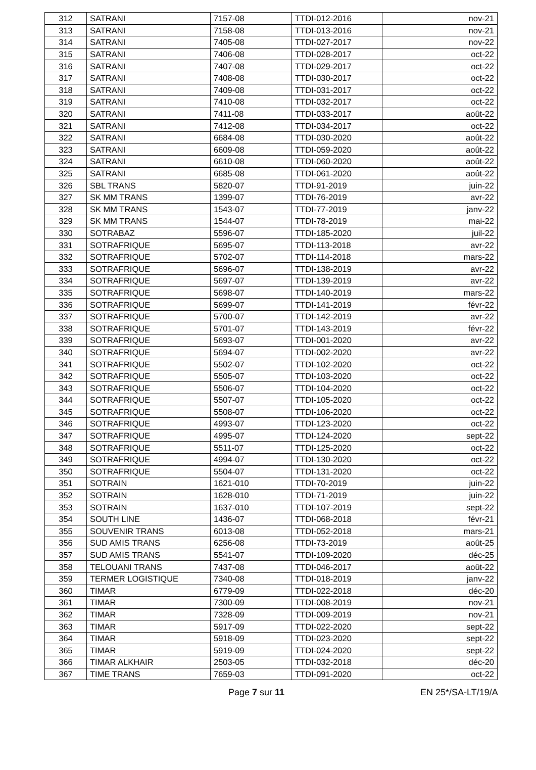| 312 | SATRANI | 7157-08 | TTDI-012-2016 | nov-21 |
| 313 | SATRANI | 7158-08 | TTDI-013-2016 | nov-21 |
| 314 | SATRANI | 7405-08 | TTDI-027-2017 | nov-22 |
| 315 | SATRANI | 7406-08 | TTDI-028-2017 | oct-22 |
| 316 | SATRANI | 7407-08 | TTDI-029-2017 | oct-22 |
| 317 | SATRANI | 7408-08 | TTDI-030-2017 | oct-22 |
| 318 | SATRANI | 7409-08 | TTDI-031-2017 | oct-22 |
| 319 | SATRANI | 7410-08 | TTDI-032-2017 | oct-22 |
| 320 | SATRANI | 7411-08 | TTDI-033-2017 | août-22 |
| 321 | SATRANI | 7412-08 | TTDI-034-2017 | oct-22 |
| 322 | SATRANI | 6684-08 | TTDI-030-2020 | août-22 |
| 323 | SATRANI | 6609-08 | TTDI-059-2020 | août-22 |
| 324 | SATRANI | 6610-08 | TTDI-060-2020 | août-22 |
| 325 | SATRANI | 6685-08 | TTDI-061-2020 | août-22 |
| 326 | SBL TRANS | 5820-07 | TTDI-91-2019 | juin-22 |
| 327 | SK MM TRANS | 1399-07 | TTDI-76-2019 | avr-22 |
| 328 | SK MM TRANS | 1543-07 | TTDI-77-2019 | janv-22 |
| 329 | SK MM TRANS | 1544-07 | TTDI-78-2019 | mai-22 |
| 330 | SOTRABAZ | 5596-07 | TTDI-185-2020 | juil-22 |
| 331 | SOTRAFRIQUE | 5695-07 | TTDI-113-2018 | avr-22 |
| 332 | SOTRAFRIQUE | 5702-07 | TTDI-114-2018 | mars-22 |
| 333 | SOTRAFRIQUE | 5696-07 | TTDI-138-2019 | avr-22 |
| 334 | SOTRAFRIQUE | 5697-07 | TTDI-139-2019 | avr-22 |
| 335 | SOTRAFRIQUE | 5698-07 | TTDI-140-2019 | mars-22 |
| 336 | SOTRAFRIQUE | 5699-07 | TTDI-141-2019 | févr-22 |
| 337 | SOTRAFRIQUE | 5700-07 | TTDI-142-2019 | avr-22 |
| 338 | SOTRAFRIQUE | 5701-07 | TTDI-143-2019 | févr-22 |
| 339 | SOTRAFRIQUE | 5693-07 | TTDI-001-2020 | avr-22 |
| 340 | SOTRAFRIQUE | 5694-07 | TTDI-002-2020 | avr-22 |
| 341 | SOTRAFRIQUE | 5502-07 | TTDI-102-2020 | oct-22 |
| 342 | SOTRAFRIQUE | 5505-07 | TTDI-103-2020 | oct-22 |
| 343 | SOTRAFRIQUE | 5506-07 | TTDI-104-2020 | oct-22 |
| 344 | SOTRAFRIQUE | 5507-07 | TTDI-105-2020 | oct-22 |
| 345 | SOTRAFRIQUE | 5508-07 | TTDI-106-2020 | oct-22 |
| 346 | SOTRAFRIQUE | 4993-07 | TTDI-123-2020 | oct-22 |
| 347 | SOTRAFRIQUE | 4995-07 | TTDI-124-2020 | sept-22 |
| 348 | SOTRAFRIQUE | 5511-07 | TTDI-125-2020 | oct-22 |
| 349 | SOTRAFRIQUE | 4994-07 | TTDI-130-2020 | oct-22 |
| 350 | SOTRAFRIQUE | 5504-07 | TTDI-131-2020 | oct-22 |
| 351 | SOTRAIN | 1621-010 | TTDI-70-2019 | juin-22 |
| 352 | SOTRAIN | 1628-010 | TTDI-71-2019 | juin-22 |
| 353 | SOTRAIN | 1637-010 | TTDI-107-2019 | sept-22 |
| 354 | SOUTH LINE | 1436-07 | TTDI-068-2018 | févr-21 |
| 355 | SOUVENIR TRANS | 6013-08 | TTDI-052-2018 | mars-21 |
| 356 | SUD AMIS TRANS | 6256-08 | TTDI-73-2019 | août-25 |
| 357 | SUD AMIS TRANS | 5541-07 | TTDI-109-2020 | déc-25 |
| 358 | TELOUANI TRANS | 7437-08 | TTDI-046-2017 | août-22 |
| 359 | TERMER LOGISTIQUE | 7340-08 | TTDI-018-2019 | janv-22 |
| 360 | TIMAR | 6779-09 | TTDI-022-2018 | déc-20 |
| 361 | TIMAR | 7300-09 | TTDI-008-2019 | nov-21 |
| 362 | TIMAR | 7328-09 | TTDI-009-2019 | nov-21 |
| 363 | TIMAR | 5917-09 | TTDI-022-2020 | sept-22 |
| 364 | TIMAR | 5918-09 | TTDI-023-2020 | sept-22 |
| 365 | TIMAR | 5919-09 | TTDI-024-2020 | sept-22 |
| 366 | TIMAR ALKHAIR | 2503-05 | TTDI-032-2018 | déc-20 |
| 367 | TIME TRANS | 7659-03 | TTDI-091-2020 | oct-22 |
Page 7 sur 11 EN 25*/SA-LT/19/A